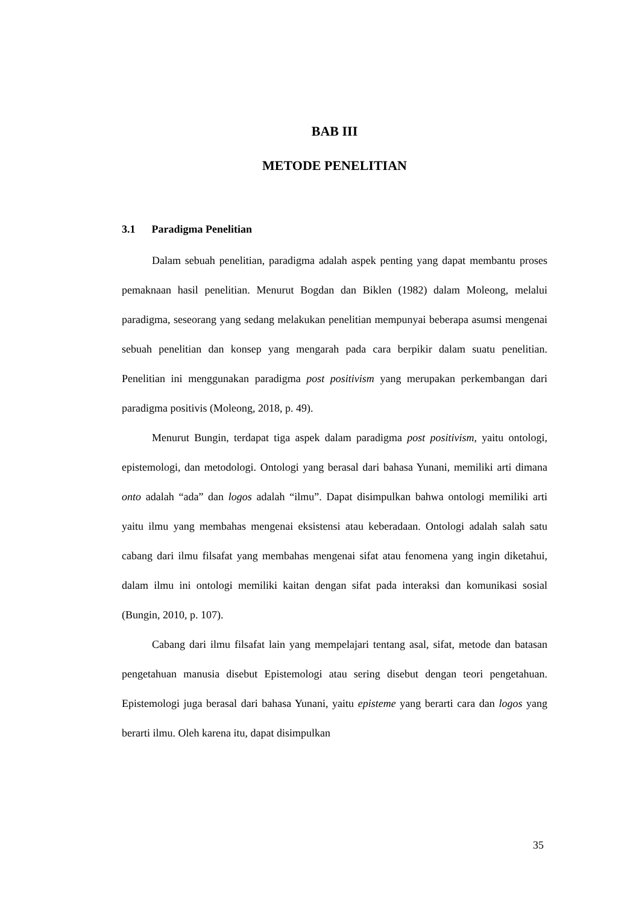BAB III
METODE PENELITIAN
3.1 Paradigma Penelitian
Dalam sebuah penelitian, paradigma adalah aspek penting yang dapat membantu proses pemaknaan hasil penelitian. Menurut Bogdan dan Biklen (1982) dalam Moleong, melalui paradigma, seseorang yang sedang melakukan penelitian mempunyai beberapa asumsi mengenai sebuah penelitian dan konsep yang mengarah pada cara berpikir dalam suatu penelitian. Penelitian ini menggunakan paradigma post positivism yang merupakan perkembangan dari paradigma positivis (Moleong, 2018, p. 49).
Menurut Bungin, terdapat tiga aspek dalam paradigma post positivism, yaitu ontologi, epistemologi, dan metodologi. Ontologi yang berasal dari bahasa Yunani, memiliki arti dimana onto adalah “ada” dan logos adalah “ilmu”. Dapat disimpulkan bahwa ontologi memiliki arti yaitu ilmu yang membahas mengenai eksistensi atau keberadaan. Ontologi adalah salah satu cabang dari ilmu filsafat yang membahas mengenai sifat atau fenomena yang ingin diketahui, dalam ilmu ini ontologi memiliki kaitan dengan sifat pada interaksi dan komunikasi sosial (Bungin, 2010, p. 107).
Cabang dari ilmu filsafat lain yang mempelajari tentang asal, sifat, metode dan batasan pengetahuan manusia disebut Epistemologi atau sering disebut dengan teori pengetahuan. Epistemologi juga berasal dari bahasa Yunani, yaitu episteme yang berarti cara dan logos yang berarti ilmu. Oleh karena itu, dapat disimpulkan
35